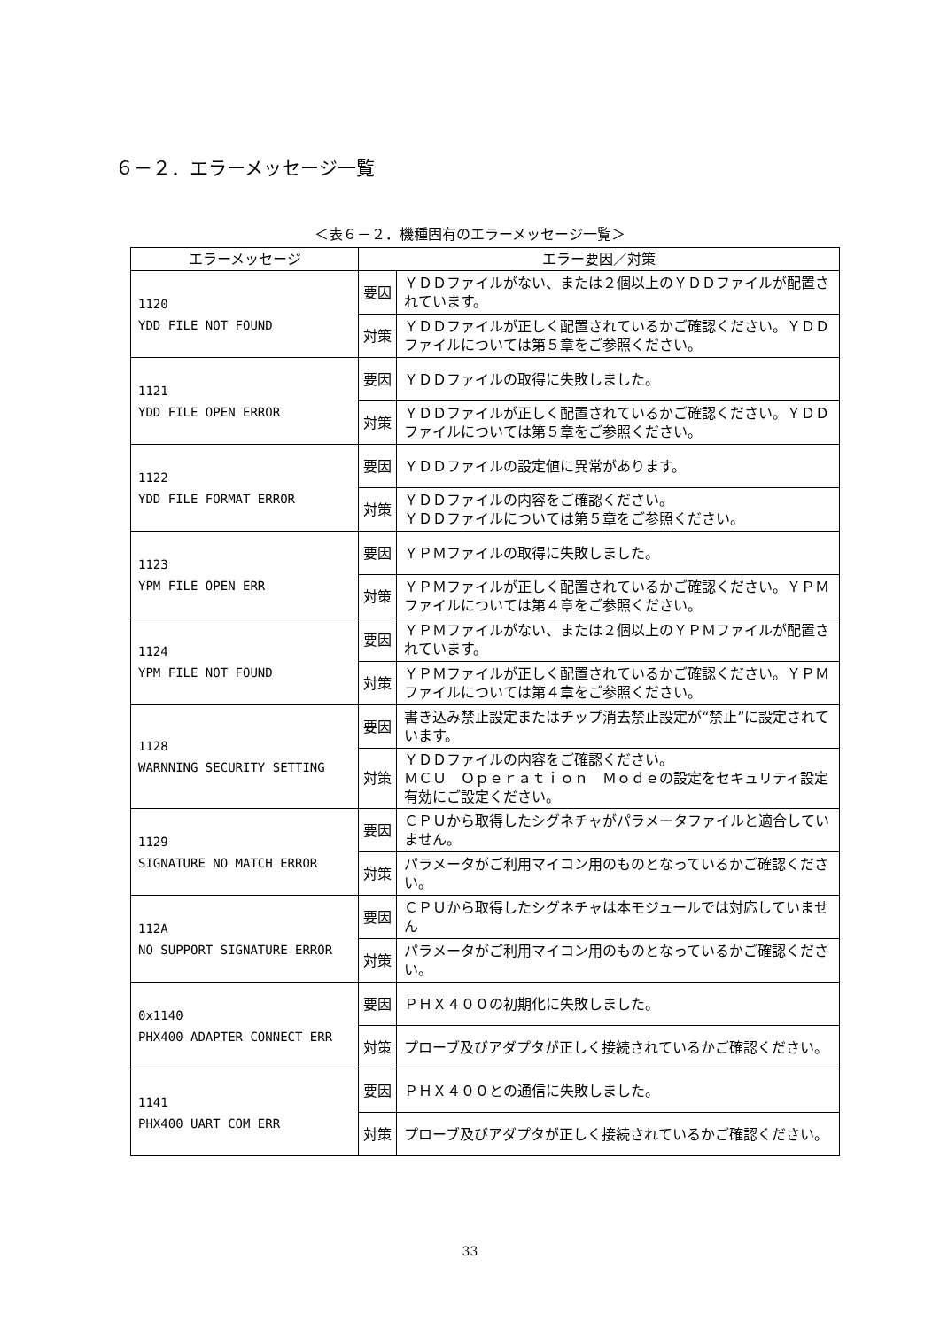６－２．エラーメッセージ一覧
＜表６－２．機種固有のエラーメッセージ一覧＞
| エラーメッセージ | エラー要因／対策 | |
| --- | --- | --- |
| 1120 YDD FILE NOT FOUND | 要因 | ＹＤＤファイルがない、または２個以上のＹＤＤファイルが配置されています。 |
| | 対策 | ＹＤＤファイルが正しく配置されているかご確認ください。ＹＤＤファイルについては第５章をご参照ください。 |
| 1121 YDD FILE OPEN ERROR | 要因 | ＹＤＤファイルの取得に失敗しました。 |
| | 対策 | ＹＤＤファイルが正しく配置されているかご確認ください。ＹＤＤファイルについては第５章をご参照ください。 |
| 1122 YDD FILE FORMAT ERROR | 要因 | ＹＤＤファイルの設定値に異常があります。 |
| | 対策 | ＹＤＤファイルの内容をご確認ください。 ＹＤＤファイルについては第５章をご参照ください。 |
| 1123 YPM FILE OPEN ERR | 要因 | ＹＰＭファイルの取得に失敗しました。 |
| | 対策 | ＹＰＭファイルが正しく配置されているかご確認ください。ＹＰＭファイルについては第４章をご参照ください。 |
| 1124 YPM FILE NOT FOUND | 要因 | ＹＰＭファイルがない、または２個以上のＹＰＭファイルが配置されています。 |
| | 対策 | ＹＰＭファイルが正しく配置されているかご確認ください。ＹＰＭファイルについては第４章をご参照ください。 |
| 1128 WARNNING SECURITY SETTING | 要因 | 書き込み禁止設定またはチップ消去禁止設定が“禁止”に設定されています。 |
| | 対策 | ＹＤＤファイルの内容をご確認ください。 ＭＣＵ Ｏｐｅｒａｔｉｏｎ Ｍｏｄｅの設定をセキュリティ設定有効にご設定ください。 |
| 1129 SIGNATURE NO MATCH ERROR | 要因 | ＣＰＵから取得したシグネチャがパラメータファイルと適合していません。 |
| | 対策 | パラメータがご利用マイコン用のものとなっているかご確認ください。 |
| 112A NO SUPPORT SIGNATURE ERROR | 要因 | ＣＰＵから取得したシグネチャは本モジュールでは対応していません |
| | 対策 | パラメータがご利用マイコン用のものとなっているかご確認ください。 |
| 0x1140 PHX400 ADAPTER CONNECT ERR | 要因 | ＰＨＸ４００の初期化に失敗しました。 |
| | 対策 | プローブ及びアダプタが正しく接続されているかご確認ください。 |
| 1141 PHX400 UART COM ERR | 要因 | ＰＨＸ４００との通信に失敗しました。 |
| | 対策 | プローブ及びアダプタが正しく接続されているかご確認ください。 |
33